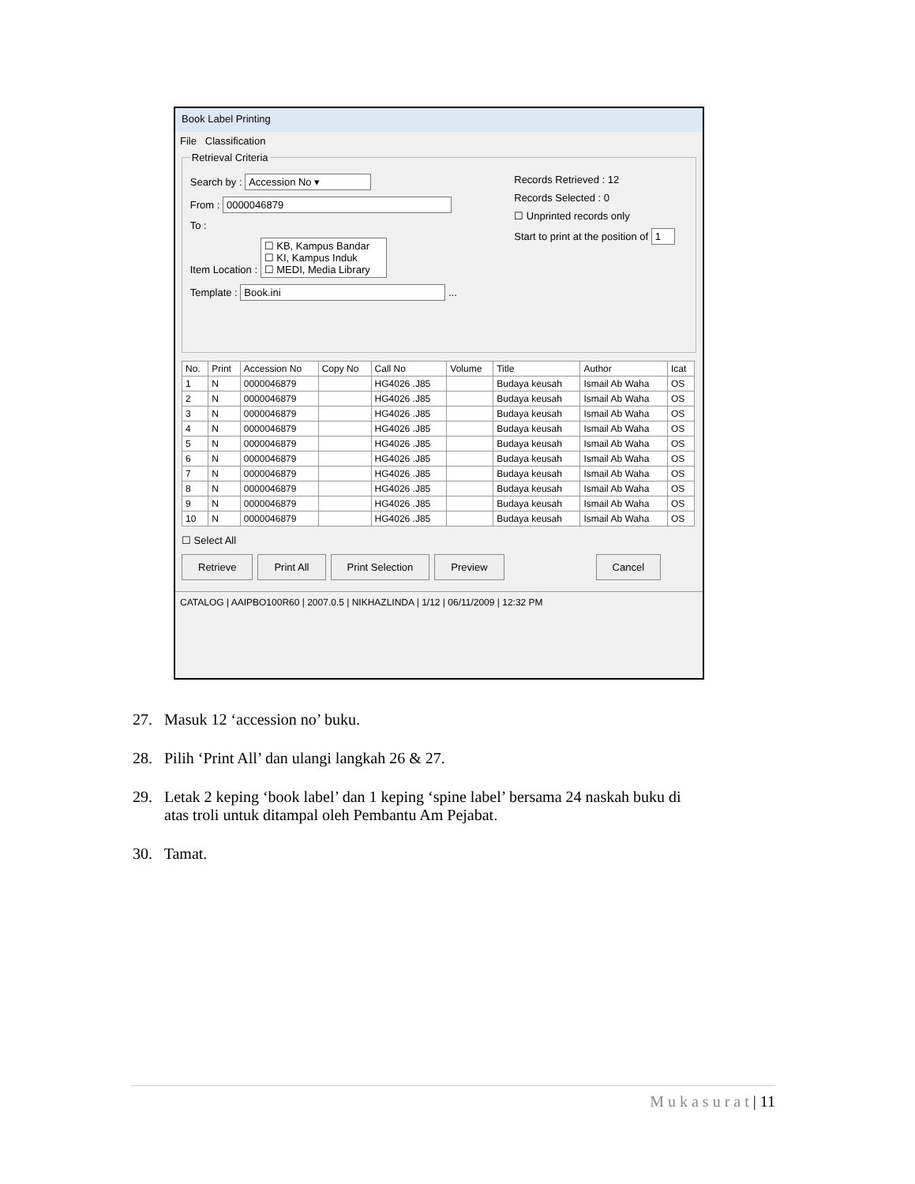Book Label Printing
File Classification
Retrieval Criteria
Records Retrieved : 12
Records Selected : 0
☐ Unprinted records only
Start to print at the position of 1
Search by : Accession No ▾
From : 0000046879
To :
Item Location : ☐ KB, Kampus Bandar
☐ KI, Kampus Induk
☐ MEDI, Media Library
Template : Book.ini ...
| No. | Print | Accession No | Copy No | Call No | Volume | Title | Author | Icat |
| --- | --- | --- | --- | --- | --- | --- | --- | --- |
| 1 | N | 0000046879 | | HG4026 .J85 | | Budaya keusah | Ismail Ab Waha | OS |
| 2 | N | 0000046879 | | HG4026 .J85 | | Budaya keusah | Ismail Ab Waha | OS |
| 3 | N | 0000046879 | | HG4026 .J85 | | Budaya keusah | Ismail Ab Waha | OS |
| 4 | N | 0000046879 | | HG4026 .J85 | | Budaya keusah | Ismail Ab Waha | OS |
| 5 | N | 0000046879 | | HG4026 .J85 | | Budaya keusah | Ismail Ab Waha | OS |
| 6 | N | 0000046879 | | HG4026 .J85 | | Budaya keusah | Ismail Ab Waha | OS |
| 7 | N | 0000046879 | | HG4026 .J85 | | Budaya keusah | Ismail Ab Waha | OS |
| 8 | N | 0000046879 | | HG4026 .J85 | | Budaya keusah | Ismail Ab Waha | OS |
| 9 | N | 0000046879 | | HG4026 .J85 | | Budaya keusah | Ismail Ab Waha | OS |
| 10 | N | 0000046879 | | HG4026 .J85 | | Budaya keusah | Ismail Ab Waha | OS |
☐ Select All
Retrieve Print All Print Selection Preview Cancel
CATALOG | AAIPBO100R60 | 2007.0.5 | NIKHAZLINDA | 1/12 | 06/11/2009 | 12:32 PM
27. Masuk 12 ‘accession no’ buku.
28. Pilih ‘Print All’ dan ulangi langkah 26 & 27.
29. Letak 2 keping ‘book label’ dan 1 keping ‘spine label’ bersama 24 naskah buku di
atas troli untuk ditampal oleh Pembantu Am Pejabat.
30. Tamat.
M u k a s u r a t | 11